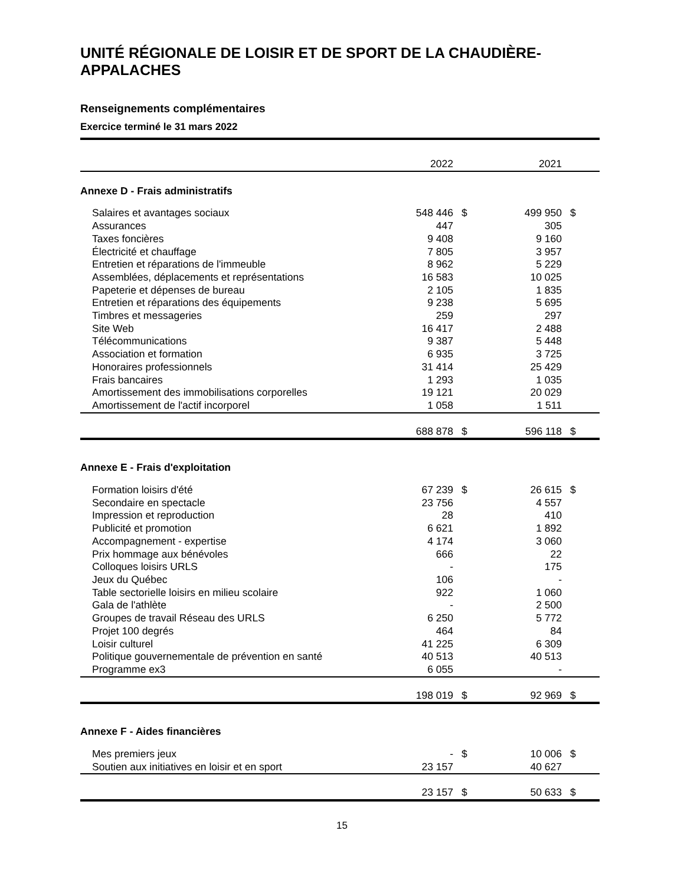UNITÉ RÉGIONALE DE LOISIR ET DE SPORT DE LA CHAUDIÈRE-APPALACHES
Renseignements complémentaires
Exercice terminé le 31 mars 2022
| | 2022 | | 2021 | |
| Annexe D - Frais administratifs | | | | |
| Salaires et avantages sociaux | 548 446 | $ | 499 950 | $ |
| Assurances | 447 | | 305 | |
| Taxes foncières | 9 408 | | 9 160 | |
| Électricité et chauffage | 7 805 | | 3 957 | |
| Entretien et réparations de l'immeuble | 8 962 | | 5 229 | |
| Assemblées, déplacements et représentations | 16 583 | | 10 025 | |
| Papeterie et dépenses de bureau | 2 105 | | 1 835 | |
| Entretien et réparations des équipements | 9 238 | | 5 695 | |
| Timbres et messageries | 259 | | 297 | |
| Site Web | 16 417 | | 2 488 | |
| Télécommunications | 9 387 | | 5 448 | |
| Association et formation | 6 935 | | 3 725 | |
| Honoraires professionnels | 31 414 | | 25 429 | |
| Frais bancaires | 1 293 | | 1 035 | |
| Amortissement des immobilisations corporelles | 19 121 | | 20 029 | |
| Amortissement de l'actif incorporel | 1 058 | | 1 511 | |
| | 688 878 | $ | 596 118 | $ |
| Annexe E - Frais d'exploitation | | | | |
| Formation loisirs d'été | 67 239 | $ | 26 615 | $ |
| Secondaire en spectacle | 23 756 | | 4 557 | |
| Impression et reproduction | 28 | | 410 | |
| Publicité et promotion | 6 621 | | 1 892 | |
| Accompagnement - expertise | 4 174 | | 3 060 | |
| Prix hommage aux bénévoles | 666 | | 22 | |
| Colloques loisirs URLS | - | | 175 | |
| Jeux du Québec | 106 | | - | |
| Table sectorielle loisirs en milieu scolaire | 922 | | 1 060 | |
| Gala de l'athlète | - | | 2 500 | |
| Groupes de travail Réseau des URLS | 6 250 | | 5 772 | |
| Projet 100 degrés | 464 | | 84 | |
| Loisir culturel | 41 225 | | 6 309 | |
| Politique gouvernementale de prévention en santé | 40 513 | | 40 513 | |
| Programme ex3 | 6 055 | | - | |
| | 198 019 | $ | 92 969 | $ |
| Annexe F - Aides financières | | | | |
| Mes premiers jeux | - | $ | 10 006 | $ |
| Soutien aux initiatives en loisir et en sport | 23 157 | | 40 627 | |
| | 23 157 | $ | 50 633 | $ |
15